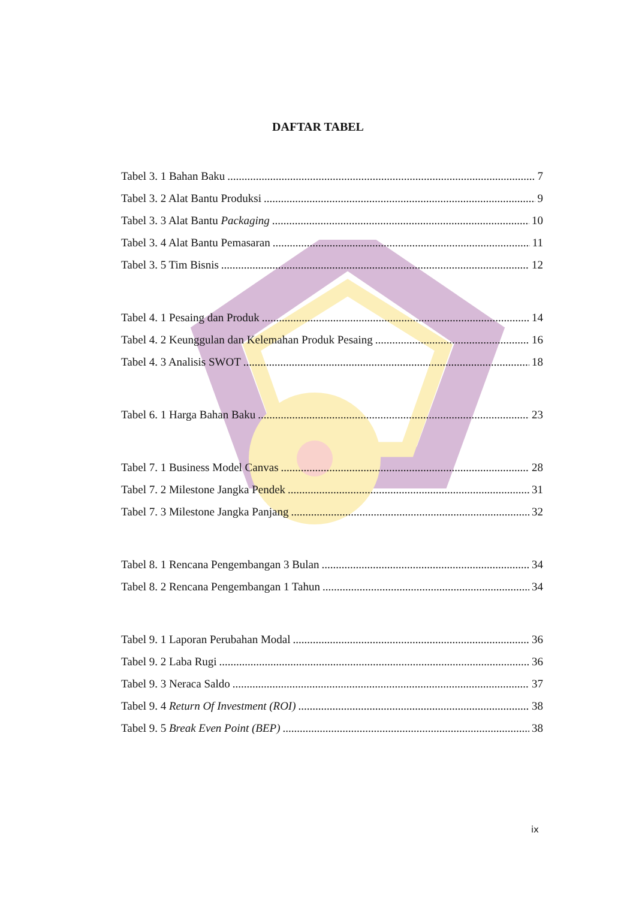DAFTAR TABEL
Tabel 3. 1 Bahan Baku 7
Tabel 3. 2 Alat Bantu Produksi 9
Tabel 3. 3 Alat Bantu Packaging 10
Tabel 3. 4 Alat Bantu Pemasaran 11
Tabel 3. 5 Tim Bisnis 12
Tabel 4. 1 Pesaing dan Produk 14
Tabel 4. 2 Keunggulan dan Kelemahan Produk Pesaing 16
Tabel 4. 3 Analisis SWOT 18
Tabel 6. 1 Harga Bahan Baku 23
Tabel 7. 1 Business Model Canvas 28
Tabel 7. 2 Milestone Jangka Pendek 31
Tabel 7. 3 Milestone Jangka Panjang 32
Tabel 8. 1 Rencana Pengembangan 3 Bulan 34
Tabel 8. 2 Rencana Pengembangan 1 Tahun 34
Tabel 9. 1 Laporan Perubahan Modal 36
Tabel 9. 2 Laba Rugi 36
Tabel 9. 3 Neraca Saldo 37
Tabel 9. 4 Return Of Investment (ROI) 38
Tabel 9. 5 Break Even Point (BEP) 38
ix